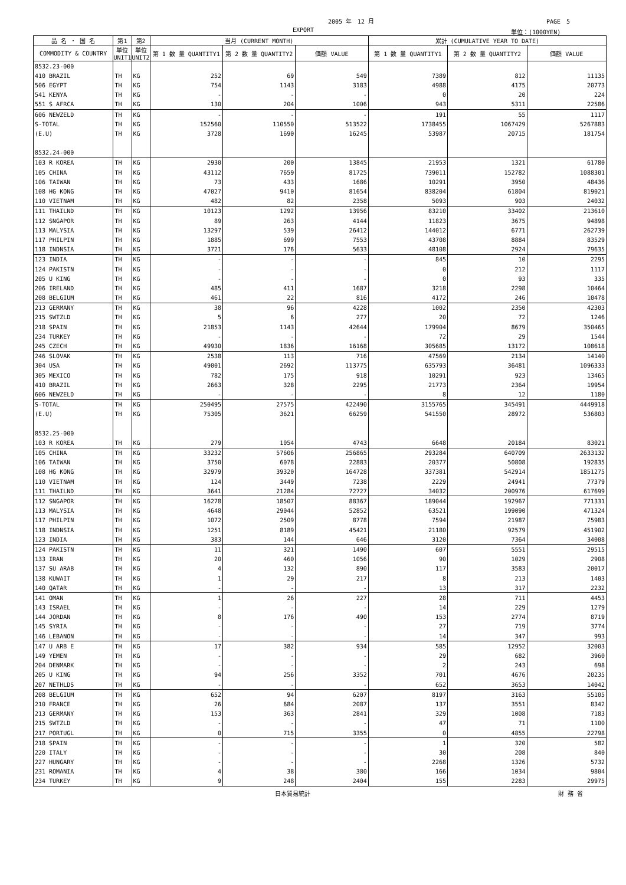2005 年　12 月 PAGE　5
EXPORT 単位：(1000YEN)
| 品 名 ・ 国 名 | 第1 | 第2 | 当月 (CURRENT MONTH) | | | 累計 (CUMULATIVE YEAR TO DATE) | | |
| --- | --- | --- | --- | --- | --- | --- | --- | --- |
| COMMODITY & COUNTRY | 単位 UNIT1 | 単位 UNIT2 | 第 1 数 量 QUANTITY1 | 第 2 数 量 QUANTITY2 | 価額 VALUE | 第 1 数 量 QUANTITY1 | 第 2 数 量 QUANTITY2 | 価額 VALUE |
| 8532.23-000 | | | | | | | | |
| 410 BRAZIL | TH | KG | 252 | 69 | 549 | 7389 | 812 | 11135 |
| 506 EGYPT | TH | KG | 754 | 1143 | 3183 | 4988 | 4175 | 20773 |
| 541 KENYA | TH | KG | - | - | - | 0 | 20 | 224 |
| 551 S AFRCA | TH | KG | 130 | 204 | 1006 | 943 | 5311 | 22586 |
| 606 NEWZELD | TH | KG | - | - | - | 191 | 55 | 1117 |
| S-TOTAL | TH | KG | 152560 | 110550 | 513522 | 1738455 | 1067429 | 5267883 |
| (E.U) | TH | KG | 3728 | 1690 | 16245 | 53987 | 20715 | 181754 |
| 8532.24-000 | | | | | | | | |
| 103 R KOREA | TH | KG | 2930 | 200 | 13845 | 21953 | 1321 | 61780 |
| 105 CHINA | TH | KG | 43112 | 7659 | 81725 | 739011 | 152782 | 1088301 |
| 106 TAIWAN | TH | KG | 73 | 433 | 1686 | 10291 | 3950 | 48436 |
| 108 HG KONG | TH | KG | 47027 | 9410 | 81654 | 838204 | 61804 | 819021 |
| 110 VIETNAM | TH | KG | 482 | 82 | 2358 | 5093 | 903 | 24032 |
| 111 THAILND | TH | KG | 10123 | 1292 | 13956 | 83210 | 33402 | 213610 |
| 112 SNGAPOR | TH | KG | 89 | 263 | 4144 | 11823 | 3675 | 94898 |
| 113 MALYSIA | TH | KG | 13297 | 539 | 26412 | 144012 | 6771 | 262739 |
| 117 PHILPIN | TH | KG | 1885 | 699 | 7553 | 43708 | 8884 | 83529 |
| 118 INDNSIA | TH | KG | 3721 | 176 | 5633 | 48108 | 2924 | 79635 |
| 123 INDIA | TH | KG | - | - | - | 845 | 10 | 2295 |
| 124 PAKISTN | TH | KG | - | - | - | 0 | 212 | 1117 |
| 205 U KING | TH | KG | - | - | - | 0 | 93 | 335 |
| 206 IRELAND | TH | KG | 485 | 411 | 1687 | 3218 | 2298 | 10464 |
| 208 BELGIUM | TH | KG | 461 | 22 | 816 | 4172 | 246 | 10478 |
| 213 GERMANY | TH | KG | 38 | 96 | 4228 | 1002 | 2350 | 42303 |
| 215 SWTZLD | TH | KG | 5 | 6 | 277 | 20 | 72 | 1246 |
| 218 SPAIN | TH | KG | 21853 | 1143 | 42644 | 179904 | 8679 | 350465 |
| 234 TURKEY | TH | KG | - | - | - | 72 | 29 | 1544 |
| 245 CZECH | TH | KG | 49930 | 1836 | 16168 | 305685 | 13172 | 108618 |
| 246 SLOVAK | TH | KG | 2538 | 113 | 716 | 47569 | 2134 | 14140 |
| 304 USA | TH | KG | 49001 | 2692 | 113775 | 635793 | 36481 | 1096333 |
| 305 MEXICO | TH | KG | 782 | 175 | 918 | 10291 | 923 | 13465 |
| 410 BRAZIL | TH | KG | 2663 | 328 | 2295 | 21773 | 2364 | 19954 |
| 606 NEWZELD | TH | KG | - | - | - | 8 | 12 | 1180 |
| S-TOTAL | TH | KG | 250495 | 27575 | 422490 | 3155765 | 345491 | 4449918 |
| (E.U) | TH | KG | 75305 | 3621 | 66259 | 541550 | 28972 | 536803 |
| 8532.25-000 | | | | | | | | |
| 103 R KOREA | TH | KG | 279 | 1054 | 4743 | 6648 | 20184 | 83021 |
| 105 CHINA | TH | KG | 33232 | 57606 | 256865 | 293284 | 640709 | 2633132 |
| 106 TAIWAN | TH | KG | 3750 | 6078 | 22883 | 20377 | 50808 | 192835 |
| 108 HG KONG | TH | KG | 32979 | 39320 | 164728 | 337381 | 542914 | 1851275 |
| 110 VIETNAM | TH | KG | 124 | 3449 | 7238 | 2229 | 24941 | 77379 |
| 111 THAILND | TH | KG | 3641 | 21284 | 72727 | 34032 | 200976 | 617699 |
| 112 SNGAPOR | TH | KG | 16278 | 18507 | 88367 | 189044 | 192967 | 771331 |
| 113 MALYSIA | TH | KG | 4648 | 29044 | 52852 | 63521 | 199090 | 471324 |
| 117 PHILPIN | TH | KG | 1072 | 2509 | 8778 | 7594 | 21987 | 75983 |
| 118 INDNSIA | TH | KG | 1251 | 8189 | 45421 | 21180 | 92579 | 451902 |
| 123 INDIA | TH | KG | 383 | 144 | 646 | 3120 | 7364 | 34008 |
| 124 PAKISTN | TH | KG | 11 | 321 | 1490 | 607 | 5551 | 29515 |
| 133 IRAN | TH | KG | 20 | 460 | 1056 | 90 | 1029 | 2908 |
| 137 SU ARAB | TH | KG | 4 | 132 | 890 | 117 | 3583 | 20017 |
| 138 KUWAIT | TH | KG | 1 | 29 | 217 | 8 | 213 | 1403 |
| 140 QATAR | TH | KG | - | - | - | 13 | 317 | 2232 |
| 141 OMAN | TH | KG | 1 | 26 | 227 | 28 | 711 | 4453 |
| 143 ISRAEL | TH | KG | - | - | - | 14 | 229 | 1279 |
| 144 JORDAN | TH | KG | 8 | 176 | 490 | 153 | 2774 | 8719 |
| 145 SYRIA | TH | KG | - | - | - | 27 | 719 | 3774 |
| 146 LEBANON | TH | KG | - | - | - | 14 | 347 | 993 |
| 147 U ARB E | TH | KG | 17 | 382 | 934 | 585 | 12952 | 32003 |
| 149 YEMEN | TH | KG | - | - | - | 29 | 682 | 3960 |
| 204 DENMARK | TH | KG | - | - | - | 2 | 243 | 698 |
| 205 U KING | TH | KG | 94 | 256 | 3352 | 701 | 4676 | 20235 |
| 207 NETHLDS | TH | KG | - | - | - | 652 | 3653 | 14042 |
| 208 BELGIUM | TH | KG | 652 | 94 | 6207 | 8197 | 3163 | 55105 |
| 210 FRANCE | TH | KG | 26 | 684 | 2087 | 137 | 3551 | 8342 |
| 213 GERMANY | TH | KG | 153 | 363 | 2841 | 329 | 1008 | 7183 |
| 215 SWTZLD | TH | KG | - | - | - | 47 | 71 | 1100 |
| 217 PORTUGL | TH | KG | 0 | 715 | 3355 | 0 | 4855 | 22798 |
| 218 SPAIN | TH | KG | - | - | - | 1 | 320 | 582 |
| 220 ITALY | TH | KG | - | - | - | 30 | 208 | 840 |
| 227 HUNGARY | TH | KG | - | - | - | 2268 | 1326 | 5732 |
| 231 ROMANIA | TH | KG | 4 | 38 | 380 | 166 | 1034 | 9804 |
| 234 TURKEY | TH | KG | 9 | 248 | 2404 | 155 | 2283 | 29975 |
日本貿易統計 財 務 省